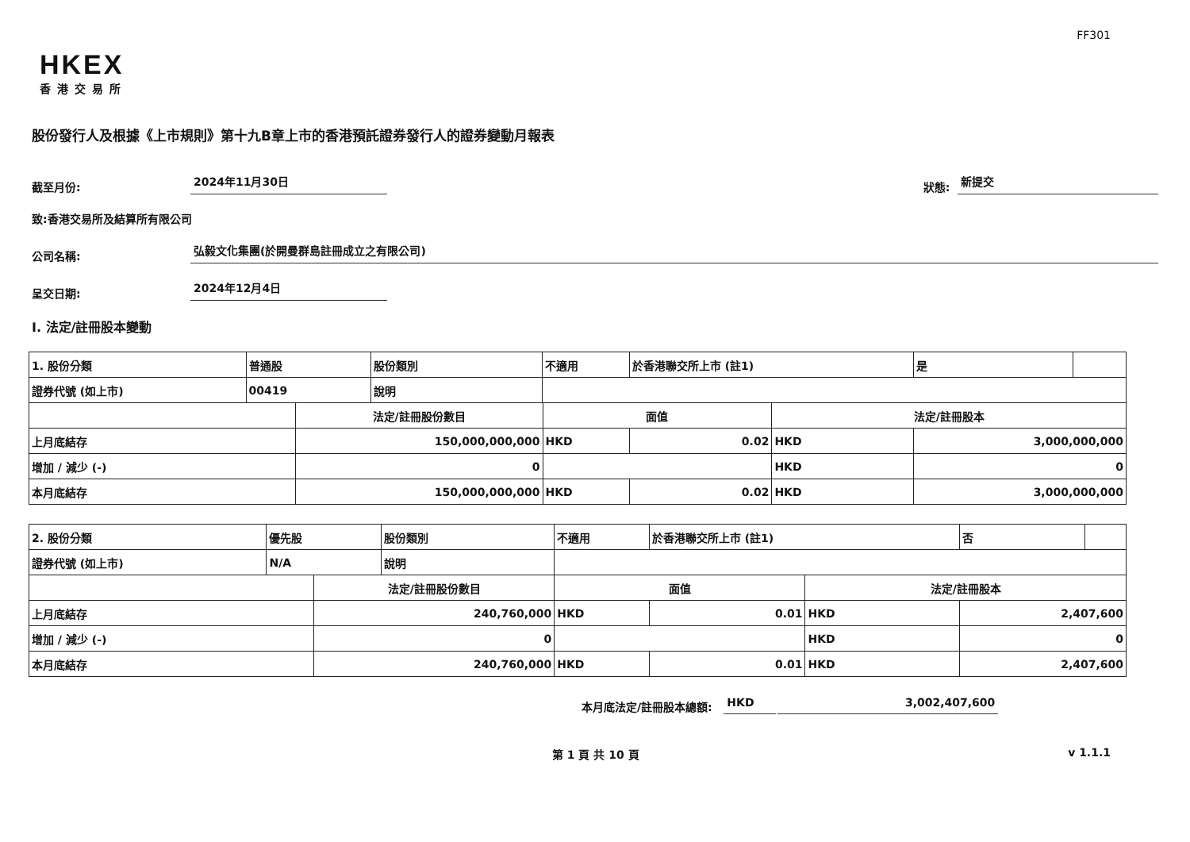FF301
HKEX
香港交易所
股份發行人及根據《上市規則》第十九B章上市的香港預託證券發行人的證券變動月報表
截至月份: 2024年11月30日 狀態: 新提交
致:香港交易所及結算所有限公司
公司名稱: 弘毅文化集團(於開曼群島註冊成立之有限公司)
呈交日期: 2024年12月4日
I. 法定/註冊股本變動
| 1. 股份分類 | 普通股 | | 股份類別 | 不適用 | | 於香港聯交所上市 (註1) | | 是 | |
| 證券代號 (如上市) | 00419 | | 說明 | | | | | | |
| | | 法定/註冊股份數目 | | | 面值 | | 法定/註冊股本 | | |
| 上月底結存 | | 150,000,000,000 | | | HKD | 0.02 | HKD | 3,000,000,000 | |
| 增加 / 減少 (-) | | 0 | | | | | HKD | 0 | |
| 本月底結存 | | 150,000,000,000 | | | HKD | 0.02 | HKD | 3,000,000,000 | |
| 2. 股份分類 | 優先股 | | 股份類別 | 不適用 | | 於香港聯交所上市 (註1) | | 否 | |
| 證券代號 (如上市) | N/A | | 說明 | | | | | | |
| | | 法定/註冊股份數目 | | | 面值 | | 法定/註冊股本 | | |
| 上月底結存 | | 240,760,000 | | | HKD | 0.01 | HKD | 2,407,600 | |
| 增加 / 減少 (-) | | 0 | | | | | HKD | 0 | |
| 本月底結存 | | 240,760,000 | | | HKD | 0.01 | HKD | 2,407,600 | |
本月底法定/註冊股本總額: HKD 3,002,407,600
第 1 頁 共 10 頁 v 1.1.1